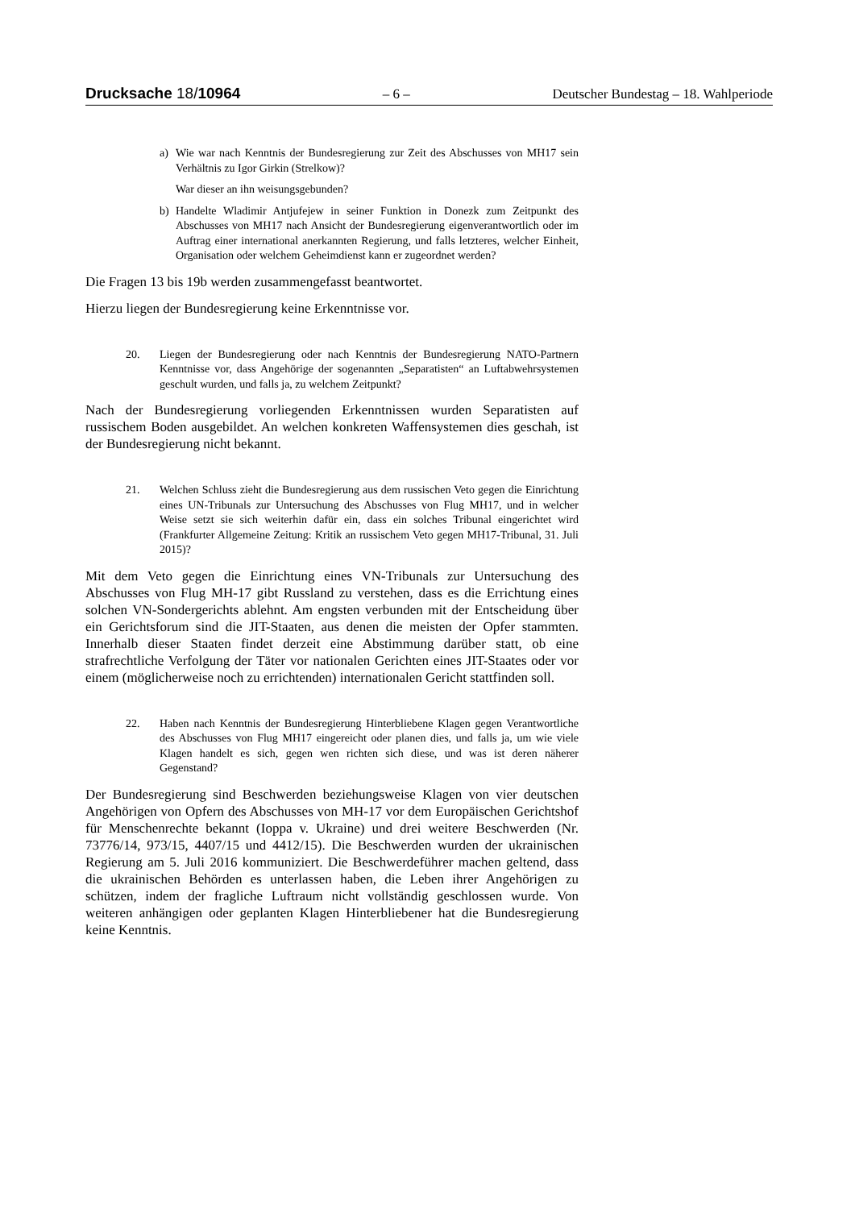Drucksache 18/10964 – 6 – Deutscher Bundestag – 18. Wahlperiode
a) Wie war nach Kenntnis der Bundesregierung zur Zeit des Abschusses von MH17 sein Verhältnis zu Igor Girkin (Strelkow)?
War dieser an ihn weisungsgebunden?
b) Handelte Wladimir Antjufejew in seiner Funktion in Donezk zum Zeitpunkt des Abschusses von MH17 nach Ansicht der Bundesregierung eigenverantwortlich oder im Auftrag einer international anerkannten Regierung, und falls letzteres, welcher Einheit, Organisation oder welchem Geheimdienst kann er zugeordnet werden?
Die Fragen 13 bis 19b werden zusammengefasst beantwortet.
Hierzu liegen der Bundesregierung keine Erkenntnisse vor.
20. Liegen der Bundesregierung oder nach Kenntnis der Bundesregierung NATO-Partnern Kenntnisse vor, dass Angehörige der sogenannten „Separatisten“ an Luftabwehrsystemen geschult wurden, und falls ja, zu welchem Zeitpunkt?
Nach der Bundesregierung vorliegenden Erkenntnissen wurden Separatisten auf russischem Boden ausgebildet. An welchen konkreten Waffensystemen dies geschah, ist der Bundesregierung nicht bekannt.
21. Welchen Schluss zieht die Bundesregierung aus dem russischen Veto gegen die Einrichtung eines UN-Tribunals zur Untersuchung des Abschusses von Flug MH17, und in welcher Weise setzt sie sich weiterhin dafür ein, dass ein solches Tribunal eingerichtet wird (Frankfurter Allgemeine Zeitung: Kritik an russischem Veto gegen MH17-Tribunal, 31. Juli 2015)?
Mit dem Veto gegen die Einrichtung eines VN-Tribunals zur Untersuchung des Abschusses von Flug MH-17 gibt Russland zu verstehen, dass es die Errichtung eines solchen VN-Sondergerichts ablehnt. Am engsten verbunden mit der Entscheidung über ein Gerichtsforum sind die JIT-Staaten, aus denen die meisten der Opfer stammten. Innerhalb dieser Staaten findet derzeit eine Abstimmung darüber statt, ob eine strafrechtliche Verfolgung der Täter vor nationalen Gerichten eines JIT-Staates oder vor einem (möglicherweise noch zu errichtenden) internationalen Gericht stattfinden soll.
22. Haben nach Kenntnis der Bundesregierung Hinterbliebene Klagen gegen Verantwortliche des Abschusses von Flug MH17 eingereicht oder planen dies, und falls ja, um wie viele Klagen handelt es sich, gegen wen richten sich diese, und was ist deren näherer Gegenstand?
Der Bundesregierung sind Beschwerden beziehungsweise Klagen von vier deutschen Angehörigen von Opfern des Abschusses von MH-17 vor dem Europäischen Gerichtshof für Menschenrechte bekannt (Ioppa v. Ukraine) und drei weitere Beschwerden (Nr. 73776/14, 973/15, 4407/15 und 4412/15). Die Beschwerden wurden der ukrainischen Regierung am 5. Juli 2016 kommuniziert. Die Beschwerdeführer machen geltend, dass die ukrainischen Behörden es unterlassen haben, die Leben ihrer Angehörigen zu schützen, indem der fragliche Luftraum nicht vollständig geschlossen wurde. Von weiteren anhängigen oder geplanten Klagen Hinterbliebener hat die Bundesregierung keine Kenntnis.